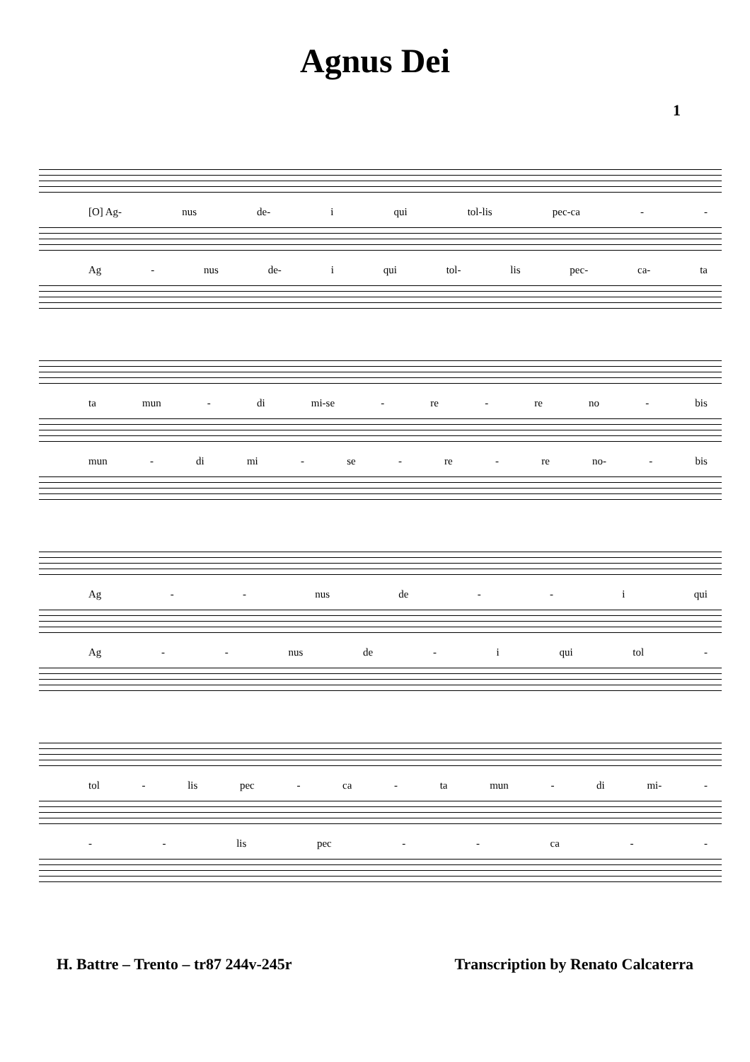Agnus Dei
1
[O] Ag- nus de- i qui tol-lis pec-ca - -
Ag - nus de- i qui tol- lis pec- ca- ta
ta mun - di mi-se - re - re no - bis
mun - di mi - se - re - re no- - bis
Ag - - nus de - - i qui
Ag - - nus de - i qui tol -
tol - lis pec - ca - ta mun - di mi- -
- - lis pec - - ca - -
H. Battre – Trento – tr87 244v-245r Transcription by Renato Calcaterra